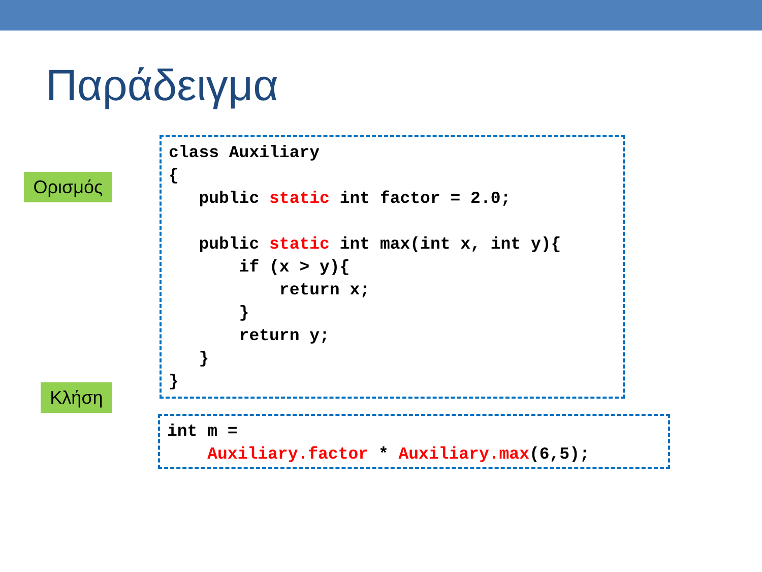Παράδειγμα
Ορισμός
class Auxiliary
{
   public static int factor = 2.0;

   public static int max(int x, int y){
       if (x > y){
           return x;
       }
       return y;
   }
}
Κλήση
int m =
    Auxiliary.factor * Auxiliary.max(6,5);